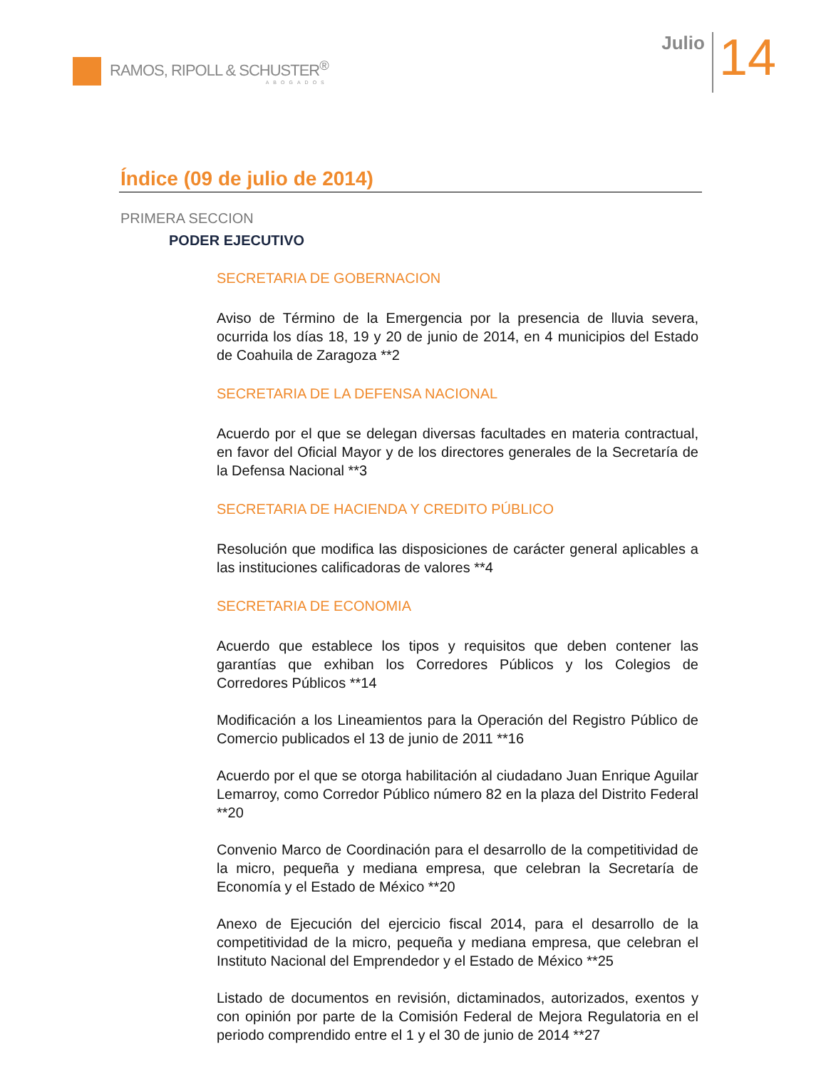RAMOS, RIPOLL & SCHUSTER<sup>®</sup>
ABOGADOS
Julio
14
Índice (09 de julio de 2014)
PRIMERA SECCION
PODER EJECUTIVO
SECRETARIA DE GOBERNACION
Aviso de Término de la Emergencia por la presencia de lluvia severa, ocurrida los días 18, 19 y 20 de junio de 2014, en 4 municipios del Estado de Coahuila de Zaragoza **2
SECRETARIA DE LA DEFENSA NACIONAL
Acuerdo por el que se delegan diversas facultades en materia contractual, en favor del Oficial Mayor y de los directores generales de la Secretaría de la Defensa Nacional **3
SECRETARIA DE HACIENDA Y CREDITO PÚBLICO
Resolución que modifica las disposiciones de carácter general aplicables a las instituciones calificadoras de valores **4
SECRETARIA DE ECONOMIA
Acuerdo que establece los tipos y requisitos que deben contener las garantías que exhiban los Corredores Públicos y los Colegios de Corredores Públicos **14
Modificación a los Lineamientos para la Operación del Registro Público de Comercio publicados el 13 de junio de 2011 **16
Acuerdo por el que se otorga habilitación al ciudadano Juan Enrique Aguilar Lemarroy, como Corredor Público número 82 en la plaza del Distrito Federal **20
Convenio Marco de Coordinación para el desarrollo de la competitividad de la micro, pequeña y mediana empresa, que celebran la Secretaría de Economía y el Estado de México **20
Anexo de Ejecución del ejercicio fiscal 2014, para el desarrollo de la competitividad de la micro, pequeña y mediana empresa, que celebran el Instituto Nacional del Emprendedor y el Estado de México **25
Listado de documentos en revisión, dictaminados, autorizados, exentos y con opinión por parte de la Comisión Federal de Mejora Regulatoria en el periodo comprendido entre el 1 y el 30 de junio de 2014 **27